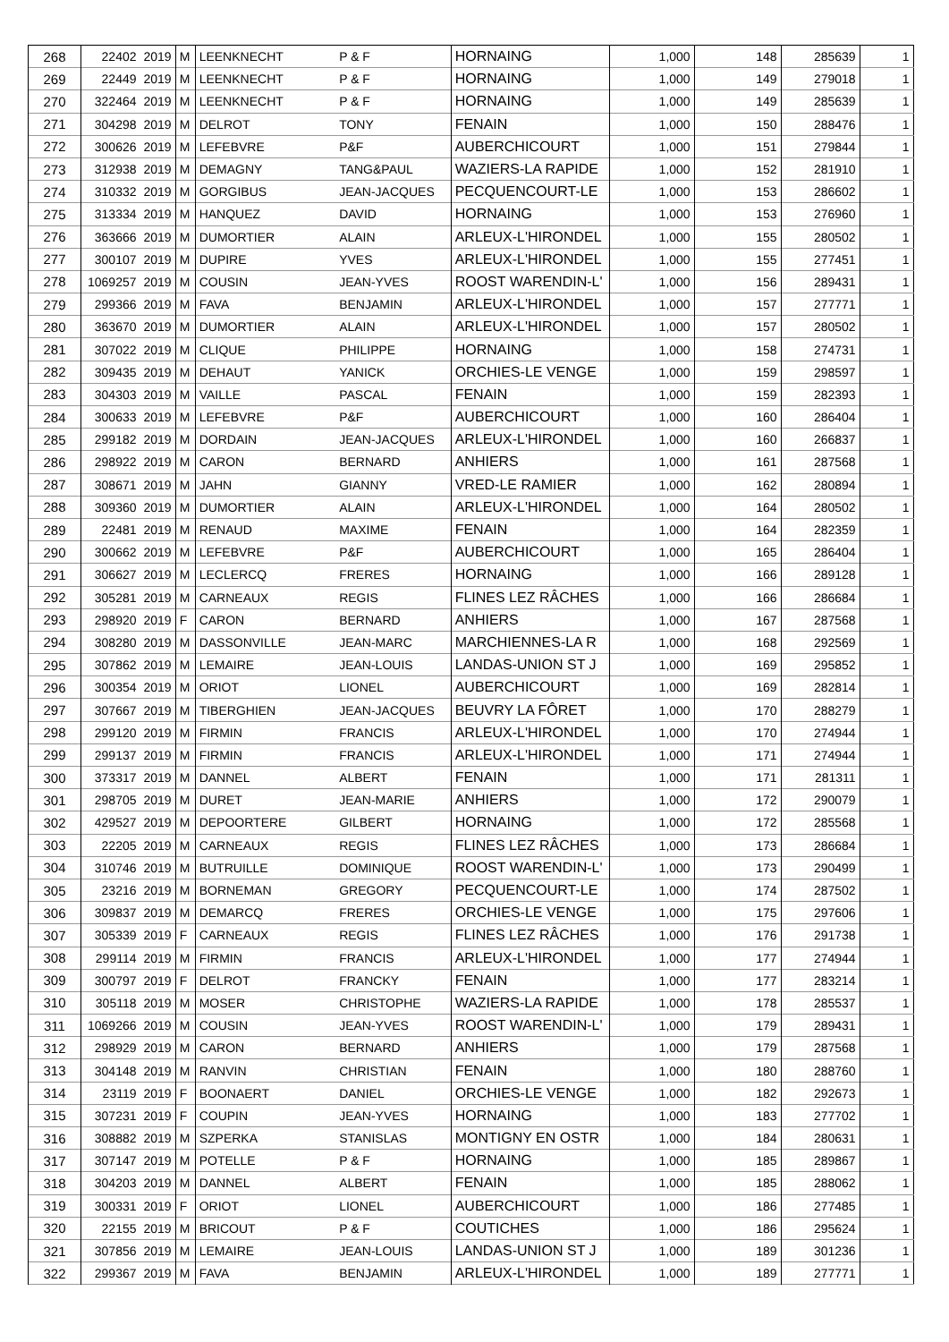| 268 | 22402 | 2019 | M | LEENKNECHT | P & F | HORNAING | 1,000 | 148 | 285639 | 1 |
| 269 | 22449 | 2019 | M | LEENKNECHT | P & F | HORNAING | 1,000 | 149 | 279018 | 1 |
| 270 | 322464 | 2019 | M | LEENKNECHT | P & F | HORNAING | 1,000 | 149 | 285639 | 1 |
| 271 | 304298 | 2019 | M | DELROT | TONY | FENAIN | 1,000 | 150 | 288476 | 1 |
| 272 | 300626 | 2019 | M | LEFEBVRE | P&F | AUBERCHICOURT | 1,000 | 151 | 279844 | 1 |
| 273 | 312938 | 2019 | M | DEMAGNY | TANG&PAUL | WAZIERS-LA RAPIDE | 1,000 | 152 | 281910 | 1 |
| 274 | 310332 | 2019 | M | GORGIBUS | JEAN-JACQUES | PECQUENCOURT-LE | 1,000 | 153 | 286602 | 1 |
| 275 | 313334 | 2019 | M | HANQUEZ | DAVID | HORNAING | 1,000 | 153 | 276960 | 1 |
| 276 | 363666 | 2019 | M | DUMORTIER | ALAIN | ARLEUX-L'HIRONDEL | 1,000 | 155 | 280502 | 1 |
| 277 | 300107 | 2019 | M | DUPIRE | YVES | ARLEUX-L'HIRONDEL | 1,000 | 155 | 277451 | 1 |
| 278 | 1069257 | 2019 | M | COUSIN | JEAN-YVES | ROOST WARENDIN-L' | 1,000 | 156 | 289431 | 1 |
| 279 | 299366 | 2019 | M | FAVA | BENJAMIN | ARLEUX-L'HIRONDEL | 1,000 | 157 | 277771 | 1 |
| 280 | 363670 | 2019 | M | DUMORTIER | ALAIN | ARLEUX-L'HIRONDEL | 1,000 | 157 | 280502 | 1 |
| 281 | 307022 | 2019 | M | CLIQUE | PHILIPPE | HORNAING | 1,000 | 158 | 274731 | 1 |
| 282 | 309435 | 2019 | M | DEHAUT | YANICK | ORCHIES-LE VENGE | 1,000 | 159 | 298597 | 1 |
| 283 | 304303 | 2019 | M | VAILLE | PASCAL | FENAIN | 1,000 | 159 | 282393 | 1 |
| 284 | 300633 | 2019 | M | LEFEBVRE | P&F | AUBERCHICOURT | 1,000 | 160 | 286404 | 1 |
| 285 | 299182 | 2019 | M | DORDAIN | JEAN-JACQUES | ARLEUX-L'HIRONDEL | 1,000 | 160 | 266837 | 1 |
| 286 | 298922 | 2019 | M | CARON | BERNARD | ANHIERS | 1,000 | 161 | 287568 | 1 |
| 287 | 308671 | 2019 | M | JAHN | GIANNY | VRED-LE RAMIER | 1,000 | 162 | 280894 | 1 |
| 288 | 309360 | 2019 | M | DUMORTIER | ALAIN | ARLEUX-L'HIRONDEL | 1,000 | 164 | 280502 | 1 |
| 289 | 22481 | 2019 | M | RENAUD | MAXIME | FENAIN | 1,000 | 164 | 282359 | 1 |
| 290 | 300662 | 2019 | M | LEFEBVRE | P&F | AUBERCHICOURT | 1,000 | 165 | 286404 | 1 |
| 291 | 306627 | 2019 | M | LECLERCQ | FRERES | HORNAING | 1,000 | 166 | 289128 | 1 |
| 292 | 305281 | 2019 | M | CARNEAUX | REGIS | FLINES LEZ RÂCHES | 1,000 | 166 | 286684 | 1 |
| 293 | 298920 | 2019 | F | CARON | BERNARD | ANHIERS | 1,000 | 167 | 287568 | 1 |
| 294 | 308280 | 2019 | M | DASSONVILLE | JEAN-MARC | MARCHIENNES-LA R | 1,000 | 168 | 292569 | 1 |
| 295 | 307862 | 2019 | M | LEMAIRE | JEAN-LOUIS | LANDAS-UNION ST J | 1,000 | 169 | 295852 | 1 |
| 296 | 300354 | 2019 | M | ORIOT | LIONEL | AUBERCHICOURT | 1,000 | 169 | 282814 | 1 |
| 297 | 307667 | 2019 | M | TIBERGHIEN | JEAN-JACQUES | BEUVRY LA FÔRET | 1,000 | 170 | 288279 | 1 |
| 298 | 299120 | 2019 | M | FIRMIN | FRANCIS | ARLEUX-L'HIRONDEL | 1,000 | 170 | 274944 | 1 |
| 299 | 299137 | 2019 | M | FIRMIN | FRANCIS | ARLEUX-L'HIRONDEL | 1,000 | 171 | 274944 | 1 |
| 300 | 373317 | 2019 | M | DANNEL | ALBERT | FENAIN | 1,000 | 171 | 281311 | 1 |
| 301 | 298705 | 2019 | M | DURET | JEAN-MARIE | ANHIERS | 1,000 | 172 | 290079 | 1 |
| 302 | 429527 | 2019 | M | DEPOORTERE | GILBERT | HORNAING | 1,000 | 172 | 285568 | 1 |
| 303 | 22205 | 2019 | M | CARNEAUX | REGIS | FLINES LEZ RÂCHES | 1,000 | 173 | 286684 | 1 |
| 304 | 310746 | 2019 | M | BUTRUILLE | DOMINIQUE | ROOST WARENDIN-L' | 1,000 | 173 | 290499 | 1 |
| 305 | 23216 | 2019 | M | BORNEMAN | GREGORY | PECQUENCOURT-LE | 1,000 | 174 | 287502 | 1 |
| 306 | 309837 | 2019 | M | DEMARCQ | FRERES | ORCHIES-LE VENGE | 1,000 | 175 | 297606 | 1 |
| 307 | 305339 | 2019 | F | CARNEAUX | REGIS | FLINES LEZ RÂCHES | 1,000 | 176 | 291738 | 1 |
| 308 | 299114 | 2019 | M | FIRMIN | FRANCIS | ARLEUX-L'HIRONDEL | 1,000 | 177 | 274944 | 1 |
| 309 | 300797 | 2019 | F | DELROT | FRANCKY | FENAIN | 1,000 | 177 | 283214 | 1 |
| 310 | 305118 | 2019 | M | MOSER | CHRISTOPHE | WAZIERS-LA RAPIDE | 1,000 | 178 | 285537 | 1 |
| 311 | 1069266 | 2019 | M | COUSIN | JEAN-YVES | ROOST WARENDIN-L' | 1,000 | 179 | 289431 | 1 |
| 312 | 298929 | 2019 | M | CARON | BERNARD | ANHIERS | 1,000 | 179 | 287568 | 1 |
| 313 | 304148 | 2019 | M | RANVIN | CHRISTIAN | FENAIN | 1,000 | 180 | 288760 | 1 |
| 314 | 23119 | 2019 | F | BOONAERT | DANIEL | ORCHIES-LE VENGE | 1,000 | 182 | 292673 | 1 |
| 315 | 307231 | 2019 | F | COUPIN | JEAN-YVES | HORNAING | 1,000 | 183 | 277702 | 1 |
| 316 | 308882 | 2019 | M | SZPERKA | STANISLAS | MONTIGNY EN OSTR | 1,000 | 184 | 280631 | 1 |
| 317 | 307147 | 2019 | M | POTELLE | P & F | HORNAING | 1,000 | 185 | 289867 | 1 |
| 318 | 304203 | 2019 | M | DANNEL | ALBERT | FENAIN | 1,000 | 185 | 288062 | 1 |
| 319 | 300331 | 2019 | F | ORIOT | LIONEL | AUBERCHICOURT | 1,000 | 186 | 277485 | 1 |
| 320 | 22155 | 2019 | M | BRICOUT | P & F | COUTICHES | 1,000 | 186 | 295624 | 1 |
| 321 | 307856 | 2019 | M | LEMAIRE | JEAN-LOUIS | LANDAS-UNION ST J | 1,000 | 189 | 301236 | 1 |
| 322 | 299367 | 2019 | M | FAVA | BENJAMIN | ARLEUX-L'HIRONDEL | 1,000 | 189 | 277771 | 1 |